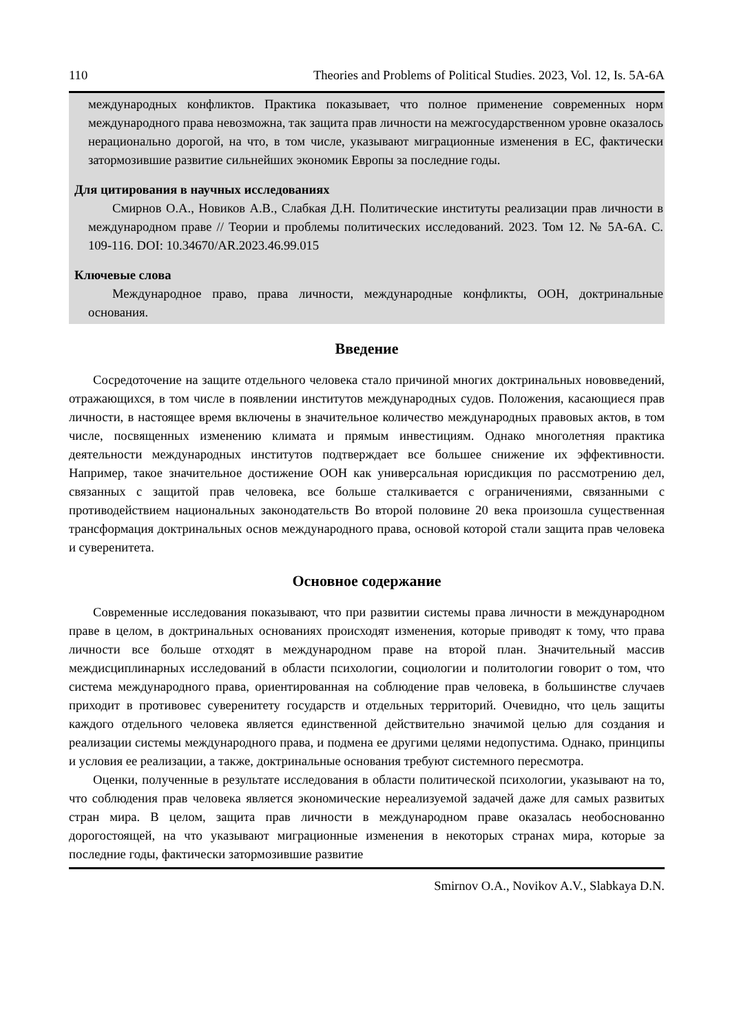110 Theories and Problems of Political Studies. 2023, Vol. 12, Is. 5A-6A
международных конфликтов. Практика показывает, что полное применение современных норм международного права невозможна, так защита прав личности на межгосударственном уровне оказалось нерационально дорогой, на что, в том числе, указывают миграционные изменения в ЕС, фактически затормозившие развитие сильнейших экономик Европы за последние годы.
Для цитирования в научных исследованиях
Смирнов О.А., Новиков А.В., Слабкая Д.Н. Политические институты реализации прав личности в международном праве // Теории и проблемы политических исследований. 2023. Том 12. № 5А-6А. С. 109-116. DOI: 10.34670/AR.2023.46.99.015
Ключевые слова
Международное право, права личности, международные конфликты, ООН, доктринальные основания.
Введение
Сосредоточение на защите отдельного человека стало причиной многих доктринальных нововведений, отражающихся, в том числе в появлении институтов международных судов. Положения, касающиеся прав личности, в настоящее время включены в значительное количество международных правовых актов, в том числе, посвященных изменению климата и прямым инвестициям. Однако многолетняя практика деятельности международных институтов подтверждает все большее снижение их эффективности. Например, такое значительное достижение ООН как универсальная юрисдикция по рассмотрению дел, связанных с защитой прав человека, все больше сталкивается с ограничениями, связанными с противодействием национальных законодательств Во второй половине 20 века произошла существенная трансформация доктринальных основ международного права, основой которой стали защита прав человека и суверенитета.
Основное содержание
Современные исследования показывают, что при развитии системы права личности в международном праве в целом, в доктринальных основаниях происходят изменения, которые приводят к тому, что права личности все больше отходят в международном праве на второй план. Значительный массив междисциплинарных исследований в области психологии, социологии и политологии говорит о том, что система международного права, ориентированная на соблюдение прав человека, в большинстве случаев приходит в противовес суверенитету государств и отдельных территорий. Очевидно, что цель защиты каждого отдельного человека является единственной действительно значимой целью для создания и реализации системы международного права, и подмена ее другими целями недопустима. Однако, принципы и условия ее реализации, а также, доктринальные основания требуют системного пересмотра.
Оценки, полученные в результате исследования в области политической психологии, указывают на то, что соблюдения прав человека является экономические нереализуемой задачей даже для самых развитых стран мира. В целом, защита прав личности в международном праве оказалась необоснованно дорогостоящей, на что указывают миграционные изменения в некоторых странах мира, которые за последние годы, фактически затормозившие развитие
Smirnov O.A., Novikov A.V., Slabkaya D.N.